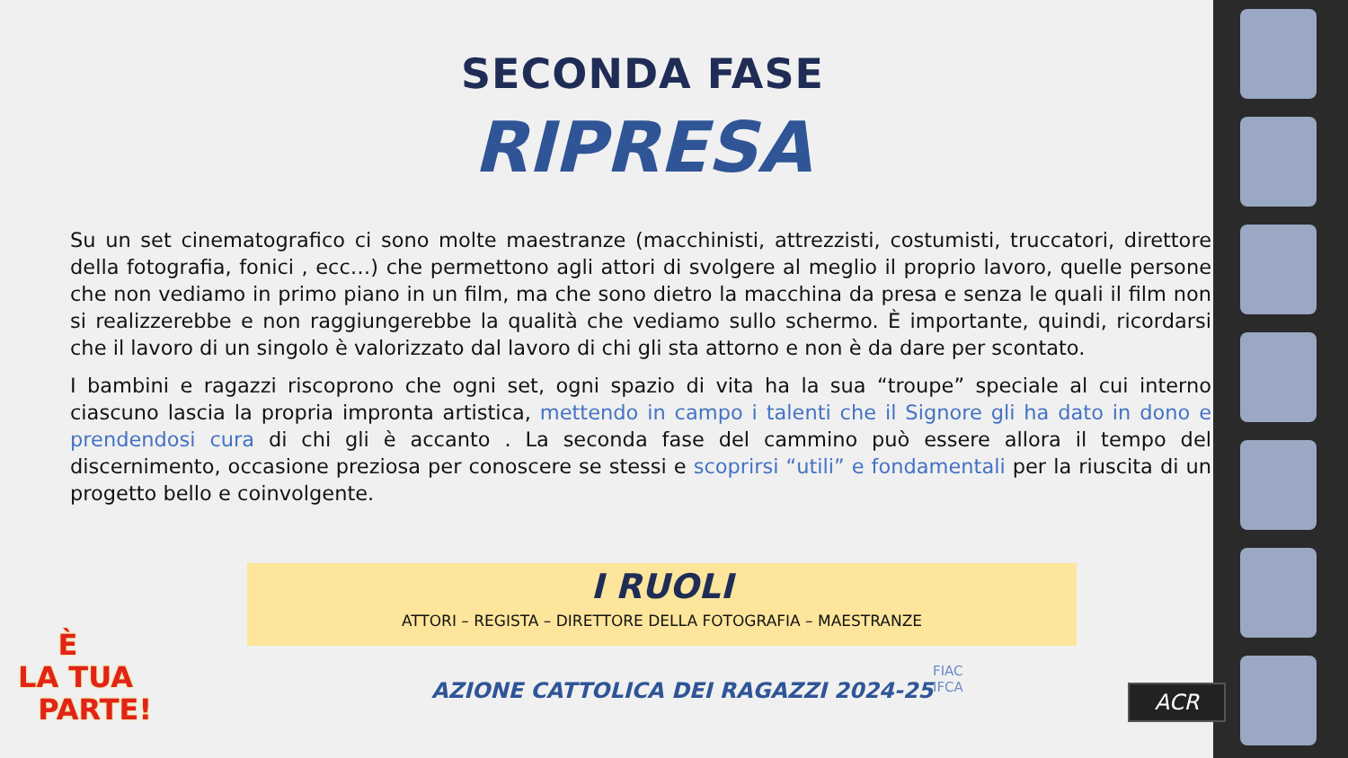SECONDA FASE
RIPRESA
Su un set cinematografico ci sono molte maestranze (macchinisti, attrezzisti, costumisti, truccatori, direttore della fotografia, fonici , ecc…) che permettono agli attori di svolgere al meglio il proprio lavoro, quelle persone che non vediamo in primo piano in un film, ma che sono dietro la macchina da presa e senza le quali il film non si realizzerebbe e non raggiungerebbe la qualità che vediamo sullo schermo. È importante, quindi, ricordarsi che il lavoro di un singolo è valorizzato dal lavoro di chi gli sta attorno e non è da dare per scontato.
I bambini e ragazzi riscoprono che ogni set, ogni spazio di vita ha la sua “troupe” speciale al cui interno ciascuno lascia la propria impronta artistica, mettendo in campo i talenti che il Signore gli ha dato in dono e prendendosi cura di chi gli è accanto . La seconda fase del cammino può essere allora il tempo del discernimento, occasione preziosa per conoscere se stessi e scoprirsi “utili” e fondamentali per la riuscita di un progetto bello e coinvolgente.
I RUOLI
ATTORI – REGISTA – DIRETTORE DELLA FOTOGRAFIA – MAESTRANZE
È
LA TUA
PARTE!
AZIONE CATTOLICA DEI RAGAZZI 2024-25
FIAC
IFCA
ACR